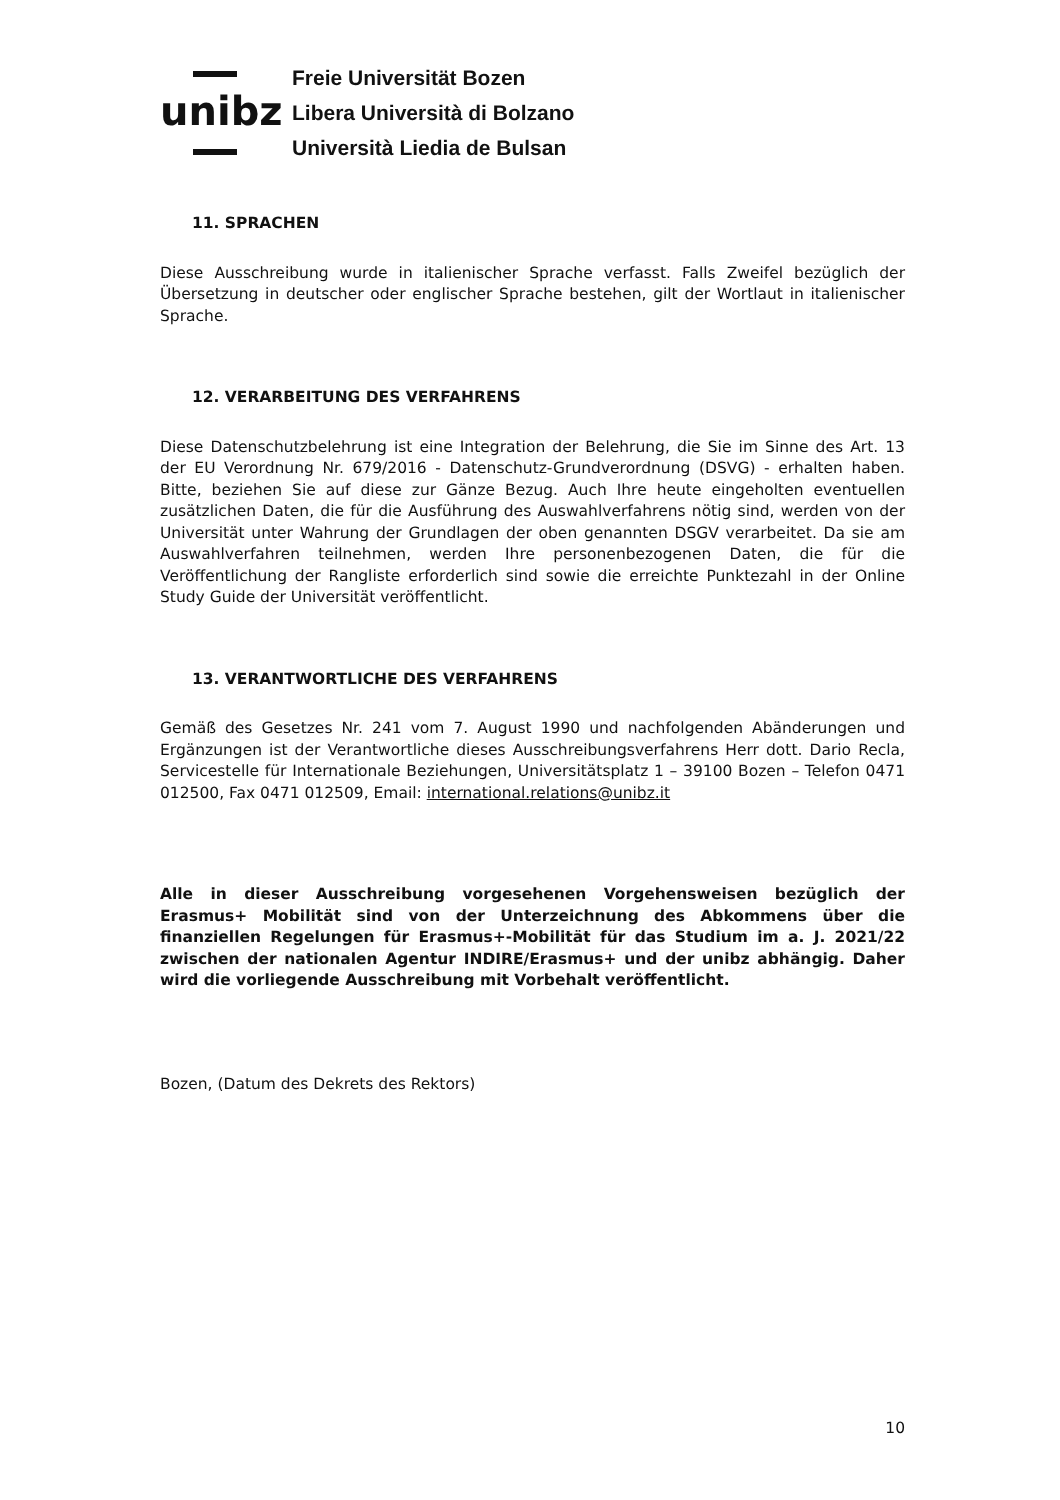unibz
Freie Universität Bozen
Libera Università di Bolzano
Università Liedia de Bulsan
11. SPRACHEN
Diese Ausschreibung wurde in italienischer Sprache verfasst. Falls Zweifel bezüglich der Übersetzung in deutscher oder englischer Sprache bestehen, gilt der Wortlaut in italienischer Sprache.
12. VERARBEITUNG DES VERFAHRENS
Diese Datenschutzbelehrung ist eine Integration der Belehrung, die Sie im Sinne des Art. 13 der EU Verordnung Nr. 679/2016 - Datenschutz-Grundverordnung (DSVG) - erhalten haben. Bitte, beziehen Sie auf diese zur Gänze Bezug. Auch Ihre heute eingeholten eventuellen zusätzlichen Daten, die für die Ausführung des Auswahlverfahrens nötig sind, werden von der Universität unter Wahrung der Grundlagen der oben genannten DSGV verarbeitet. Da sie am Auswahlverfahren teilnehmen, werden Ihre personenbezogenen Daten, die für die Veröffentlichung der Rangliste erforderlich sind sowie die erreichte Punktezahl in der Online Study Guide der Universität veröffentlicht.
13. VERANTWORTLICHE DES VERFAHRENS
Gemäß des Gesetzes Nr. 241 vom 7. August 1990 und nachfolgenden Abänderungen und Ergänzungen ist der Verantwortliche dieses Ausschreibungsverfahrens Herr dott. Dario Recla, Servicestelle für Internationale Beziehungen, Universitätsplatz 1 – 39100 Bozen – Telefon 0471 012500, Fax 0471 012509, Email: international.relations@unibz.it
Alle in dieser Ausschreibung vorgesehenen Vorgehensweisen bezüglich der Erasmus+ Mobilität sind von der Unterzeichnung des Abkommens über die finanziellen Regelungen für Erasmus+-Mobilität für das Studium im a. J. 2021/22 zwischen der nationalen Agentur INDIRE/Erasmus+ und der unibz abhängig. Daher wird die vorliegende Ausschreibung mit Vorbehalt veröffentlicht.
Bozen, (Datum des Dekrets des Rektors)
10